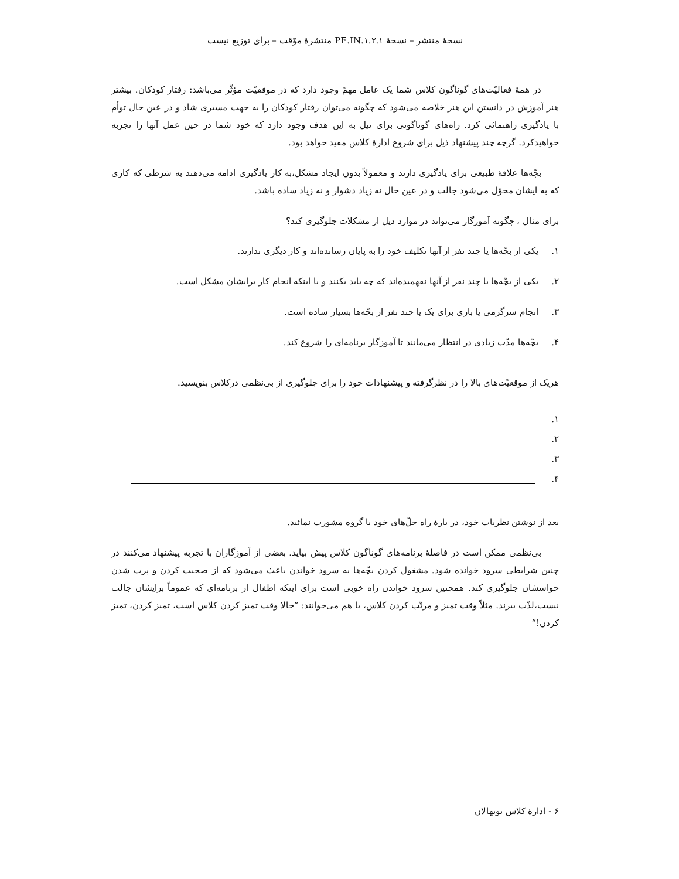نسخهٔ منتشر – نسخهٔ ۱.۲.۱.PE.IN منتشرهٔ موّقت – برای توزیع نیست
در همهٔ فعالیّت‌های گوناگون کلاس شما یک عامل مهمّ وجود دارد که در موفقیّت مؤثّر می‌باشد: رفتار کودکان. بیشتر هنر آموزش در دانستن این هنر خلاصه می‌شود که چگونه می‌توان رفتار کودکان را به جهت مسیری شاد و در عین حال توأم با یادگیری راهنمائی کرد. راه‌های گوناگونی برای نیل به این هدف وجود دارد که خود شما در حین عمل آنها را تجربه خواهیدکرد. گرچه چند پیشنهاد ذیل برای شروع ادارهٔ کلاس مفید خواهد بود.
بچّه‌ها علاقهٔ طبیعی برای یادگیری دارند و معمولاً بدون ایجاد مشکل،به کار یادگیری ادامه می‌دهند به شرطی که کاری که به ایشان محوّل می‌شود جالب و در عین حال نه زیاد دشوار و نه زیاد ساده باشد.
برای مثال ، چگونه آموزگار می‌تواند در موارد ذیل از مشکلات جلوگیری کند؟
۱. یکی از بچّه‌ها یا چند نفر از آنها تکلیف خود را به پایان رسانده‌اند و کار دیگری ندارند.
۲. یکی از بچّه‌ها یا چند نفر از آنها نفهمیده‌اند که چه باید بکنند و یا اینکه انجام کار برایشان مشکل است.
۳. انجام سرگرمی یا بازی برای یک یا چند نفر از بچّه‌ها بسیار ساده است.
۴. بچّه‌ها مدّت زیادی در انتظار می‌مانند تا آموزگار برنامه‌ای را شروع کند.
هریک از موقعیّت‌های بالا را در نظرگرفته و پیشنهادات خود را برای جلوگیری از بی‌نظمی درکلاس بنویسید.
۱.
۲.
۳.
۴.
بعد از نوشتن نظریات خود، در بارهٔ راه حلّ‌های خود با گروه مشورت نمائید.
بی‌نظمی ممکن است در فاصلهٔ برنامه‌های گوناگون کلاس پیش بیاید. بعضی از آموزگاران با تجربه پیشنهاد می‌کنند در چنین شرایطی سرود خوانده شود. مشغول کردن بچّه‌ها به سرود خواندن باعث می‌شود که از صحبت کردن و پرت شدن حواسشان جلوگیری کند. همچنین سرود خواندن راه خوبی است برای اینکه اطفال از برنامه‌ای که عموماً برایشان جالب نیست،لذّت ببرند. مثلاً وقت تمیز و مرتّب کردن کلاس، با هم می‌خوانند: ”حالا وقت تمیز کردن کلاس است، تمیز کردن، تمیز کردن!“
۶ - ادارهٔ کلاس نونهالان